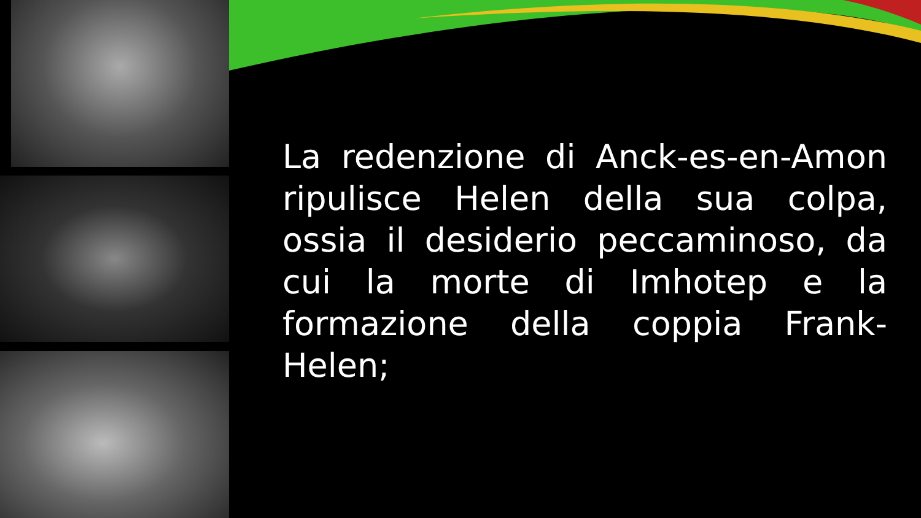La redenzione di Anck-es-en-Amon ripulisce Helen della sua colpa, ossia il desiderio peccaminoso, da cui la morte di Imhotep e la formazione della coppia Frank-Helen;